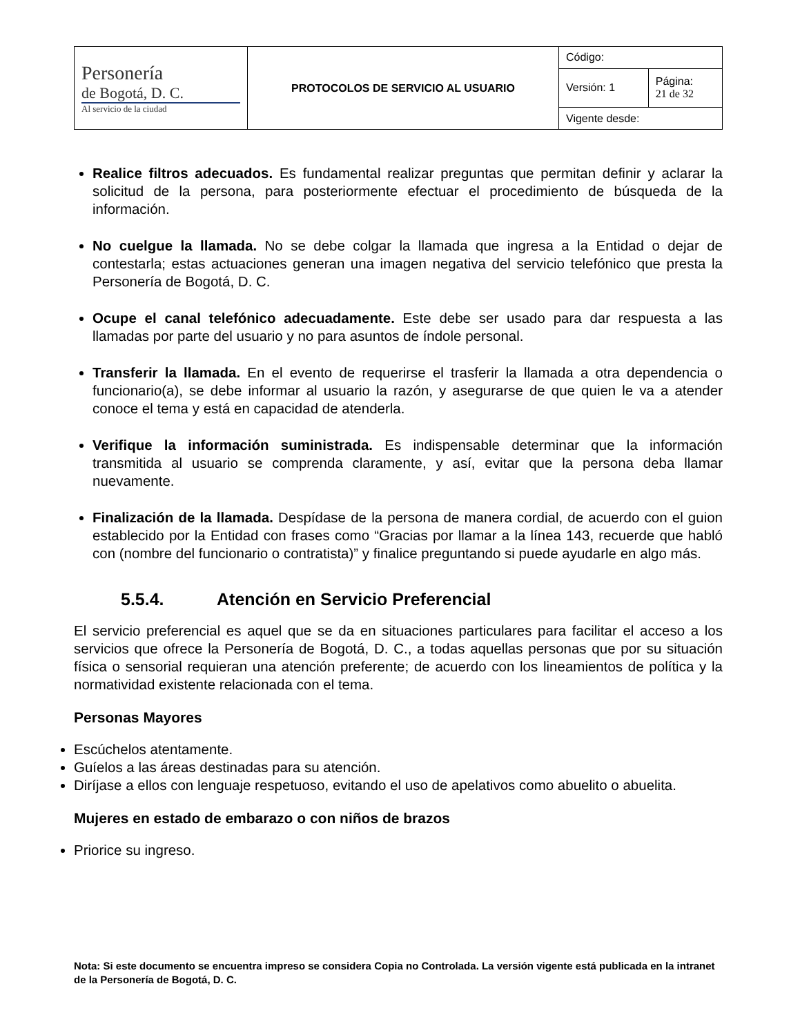| Personería de Bogotá, D. C. Al servicio de la ciudad | PROTOCOLOS DE SERVICIO AL USUARIO | Código: | |
| | | Versión: 1 | Página: 21 de 32 |
| | | Vigente desde: | |
Realice filtros adecuados. Es fundamental realizar preguntas que permitan definir y aclarar la solicitud de la persona, para posteriormente efectuar el procedimiento de búsqueda de la información.
No cuelgue la llamada. No se debe colgar la llamada que ingresa a la Entidad o dejar de contestarla; estas actuaciones generan una imagen negativa del servicio telefónico que presta la Personería de Bogotá, D. C.
Ocupe el canal telefónico adecuadamente. Este debe ser usado para dar respuesta a las llamadas por parte del usuario y no para asuntos de índole personal.
Transferir la llamada. En el evento de requerirse el trasferir la llamada a otra dependencia o funcionario(a), se debe informar al usuario la razón, y asegurarse de que quien le va a atender conoce el tema y está en capacidad de atenderla.
Verifique la información suministrada. Es indispensable determinar que la información transmitida al usuario se comprenda claramente, y así, evitar que la persona deba llamar nuevamente.
Finalización de la llamada. Despídase de la persona de manera cordial, de acuerdo con el guion establecido por la Entidad con frases como “Gracias por llamar a la línea 143, recuerde que habló con (nombre del funcionario o contratista)” y finalice preguntando si puede ayudarle en algo más.
5.5.4. Atención en Servicio Preferencial
El servicio preferencial es aquel que se da en situaciones particulares para facilitar el acceso a los servicios que ofrece la Personería de Bogotá, D. C., a todas aquellas personas que por su situación física o sensorial requieran una atención preferente; de acuerdo con los lineamientos de política y la normatividad existente relacionada con el tema.
Personas Mayores
Escúchelos atentamente.
Guíelos a las áreas destinadas para su atención.
Diríjase a ellos con lenguaje respetuoso, evitando el uso de apelativos como abuelito o abuelita.
Mujeres en estado de embarazo o con niños de brazos
Priorice su ingreso.
Nota: Si este documento se encuentra impreso se considera Copia no Controlada. La versión vigente está publicada en la intranet de la Personería de Bogotá, D. C.